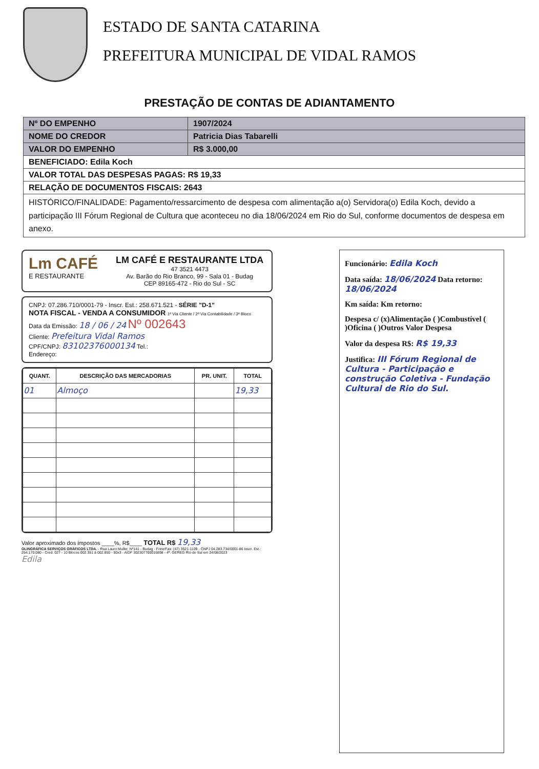ESTADO DE SANTA CATARINA
PREFEITURA MUNICIPAL DE VIDAL RAMOS
PRESTAÇÃO DE CONTAS DE ADIANTAMENTO
| Nº DO EMPENHO | 1907/2024 |
| NOME DO CREDOR | Patricia Dias Tabarelli |
| VALOR DO EMPENHO | R$ 3.000,00 |
| BENEFICIADO: Edila Koch | |
| VALOR TOTAL DAS DESPESAS PAGAS: R$ 19,33 | |
| RELAÇÃO DE DOCUMENTOS FISCAIS: 2643 | |
| HISTÓRICO/FINALIDADE: Pagamento/ressarcimento de despesa com alimentação a(o) Servidora(o) Edila Koch, devido a participação III Fórum Regional de Cultura que aconteceu no dia 18/06/2024 em Rio do Sul, conforme documentos de despesa em anexo. | |
Lm CAFÉ
E RESTAURANTE
LM CAFÉ E RESTAURANTE LTDA
47 3521 4473
Av. Barão do Rio Branco, 99 - Sala 01 - Budag
CEP 89165-472 - Rio do Sul - SC
CNPJ: 07.286.710/0001-79 - Inscr. Est.: 258.671.521 - SÉRIE "D-1"
NOTA FISCAL - VENDA A CONSUMIDOR 1ª Via Cliente / 2ª Via Contabilidade / 3ª Bloco
Data da Emissão: 18 / 06 / 24 Nº 002643
Cliente: Prefeitura Vidal Ramos
CPF/CNPJ: 83102376000134 Tel.:
Endereço:
| QUANT. | DESCRIÇÃO DAS MERCADORIAS | PR. UNIT. | TOTAL |
| --- | --- | --- | --- |
| 01 | Almoço | | 19,33 |
Valor aproximado dos impostos ____%, R$____ TOTAL R$ 19,33
OLINGRÁFICA SERVIÇOS GRÁFICOS LTDA. - Rua Lauro Muller, Nº141 - Budag - Fone/Fax: (47) 3521-1109 - CNPJ 04.283.734/0001-86 Inscr. Est.: 254.170.080 - Cred. 027 - 10 Blocos 002.351 à 002.850 - 50x3 - AIDF 302307700016898 - 4ª. GEREG Rio do Sul em 24/08/2023
Edila
Funcionário: Edila Koch
Data saída: 18/06/2024 Data retorno: 18/06/2024
Km saída: Km retorno:
Despesa c/ (x)Alimentação ( )Combustível ( )Oficina ( )Outros Valor Despesa
Valor da despesa R$: R$ 19,33
Justifica: III Fórum Regional de Cultura - Participação e construção Coletiva - Fundação Cultural de Rio do Sul.